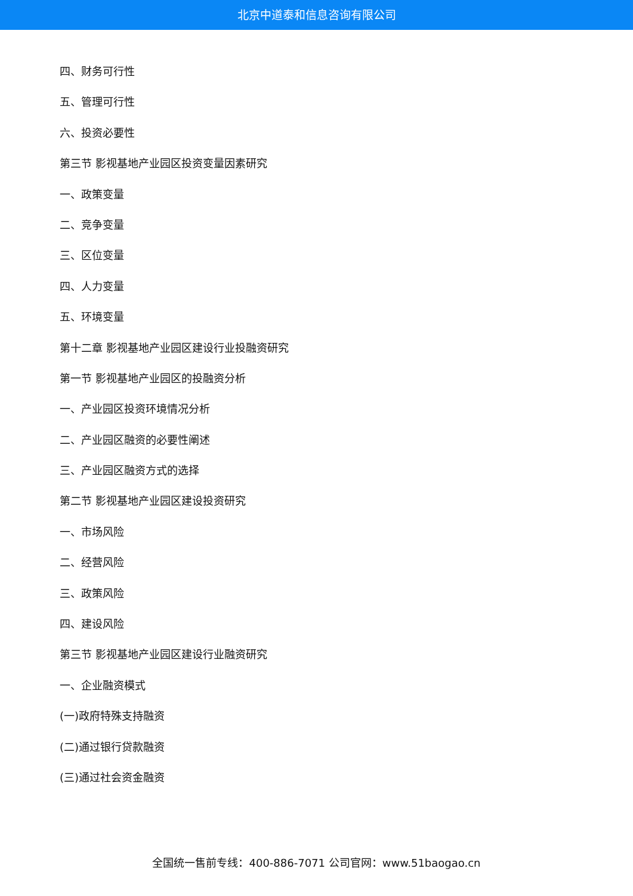北京中道泰和信息咨询有限公司
四、财务可行性
五、管理可行性
六、投资必要性
第三节 影视基地产业园区投资变量因素研究
一、政策变量
二、竞争变量
三、区位变量
四、人力变量
五、环境变量
第十二章 影视基地产业园区建设行业投融资研究
第一节 影视基地产业园区的投融资分析
一、产业园区投资环境情况分析
二、产业园区融资的必要性阐述
三、产业园区融资方式的选择
第二节 影视基地产业园区建设投资研究
一、市场风险
二、经营风险
三、政策风险
四、建设风险
第三节 影视基地产业园区建设行业融资研究
一、企业融资模式
(一)政府特殊支持融资
(二)通过银行贷款融资
(三)通过社会资金融资
全国统一售前专线：400-886-7071 公司官网：www.51baogao.cn